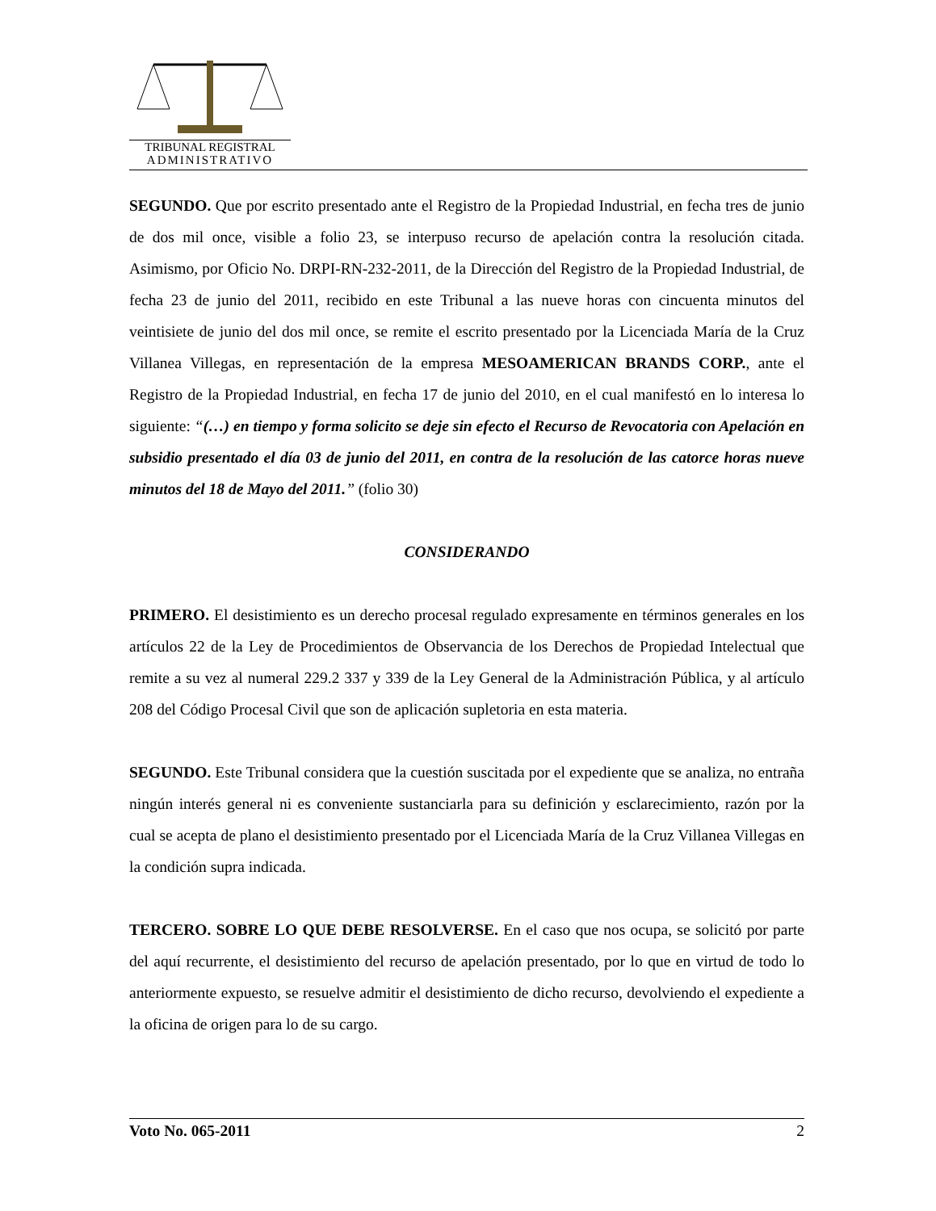TRIBUNAL REGISTRAL
ADMINISTRATIVO
SEGUNDO. Que por escrito presentado ante el Registro de la Propiedad Industrial, en fecha tres de junio de dos mil once, visible a folio 23, se interpuso recurso de apelación contra la resolución citada. Asimismo, por Oficio No. DRPI-RN-232-2011, de la Dirección del Registro de la Propiedad Industrial, de fecha 23 de junio del 2011, recibido en este Tribunal a las nueve horas con cincuenta minutos del veintisiete de junio del dos mil once, se remite el escrito presentado por la Licenciada María de la Cruz Villanea Villegas, en representación de la empresa MESOAMERICAN BRANDS CORP., ante el Registro de la Propiedad Industrial, en fecha 17 de junio del 2010, en el cual manifestó en lo interesa lo siguiente: “(…) en tiempo y forma solicito se deje sin efecto el Recurso de Revocatoria con Apelación en subsidio presentado el día 03 de junio del 2011, en contra de la resolución de las catorce horas nueve minutos del 18 de Mayo del 2011.” (folio 30)
CONSIDERANDO
PRIMERO. El desistimiento es un derecho procesal regulado expresamente en términos generales en los artículos 22 de la Ley de Procedimientos de Observancia de los Derechos de Propiedad Intelectual que remite a su vez al numeral 229.2 337 y 339 de la Ley General de la Administración Pública, y al artículo 208 del Código Procesal Civil que son de aplicación supletoria en esta materia.
SEGUNDO. Este Tribunal considera que la cuestión suscitada por el expediente que se analiza, no entraña ningún interés general ni es conveniente sustanciarla para su definición y esclarecimiento, razón por la cual se acepta de plano el desistimiento presentado por el Licenciada María de la Cruz Villanea Villegas en la condición supra indicada.
TERCERO. SOBRE LO QUE DEBE RESOLVERSE. En el caso que nos ocupa, se solicitó por parte del aquí recurrente, el desistimiento del recurso de apelación presentado, por lo que en virtud de todo lo anteriormente expuesto, se resuelve admitir el desistimiento de dicho recurso, devolviendo el expediente a la oficina de origen para lo de su cargo.
Voto No. 065-2011 2